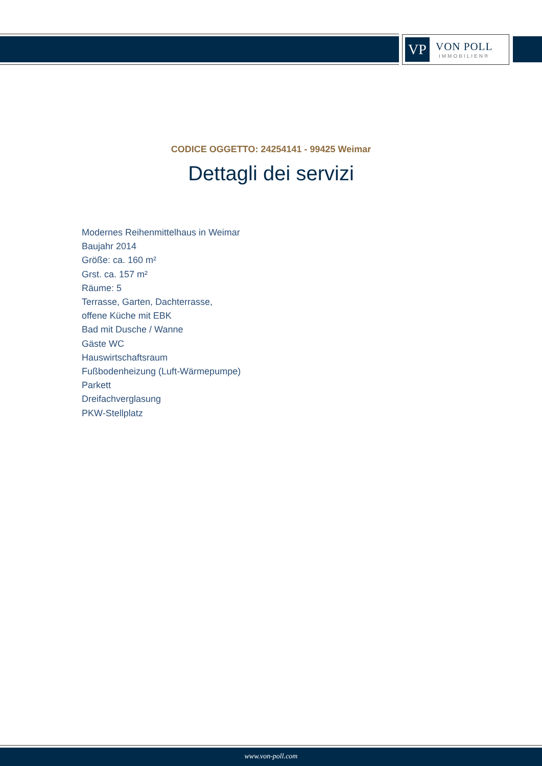VP
VON POLL
IMMOBILIEN®
CODICE OGGETTO: 24254141 - 99425 Weimar
Dettagli dei servizi
Modernes Reihenmittelhaus in Weimar
Baujahr 2014
Größe: ca. 160 m²
Grst. ca. 157 m²
Räume: 5
Terrasse, Garten, Dachterrasse,
offene Küche mit EBK
Bad mit Dusche / Wanne
Gäste WC
Hauswirtschaftsraum
Fußbodenheizung (Luft-Wärmepumpe)
Parkett
Dreifachverglasung
PKW-Stellplatz
www.von-poll.com